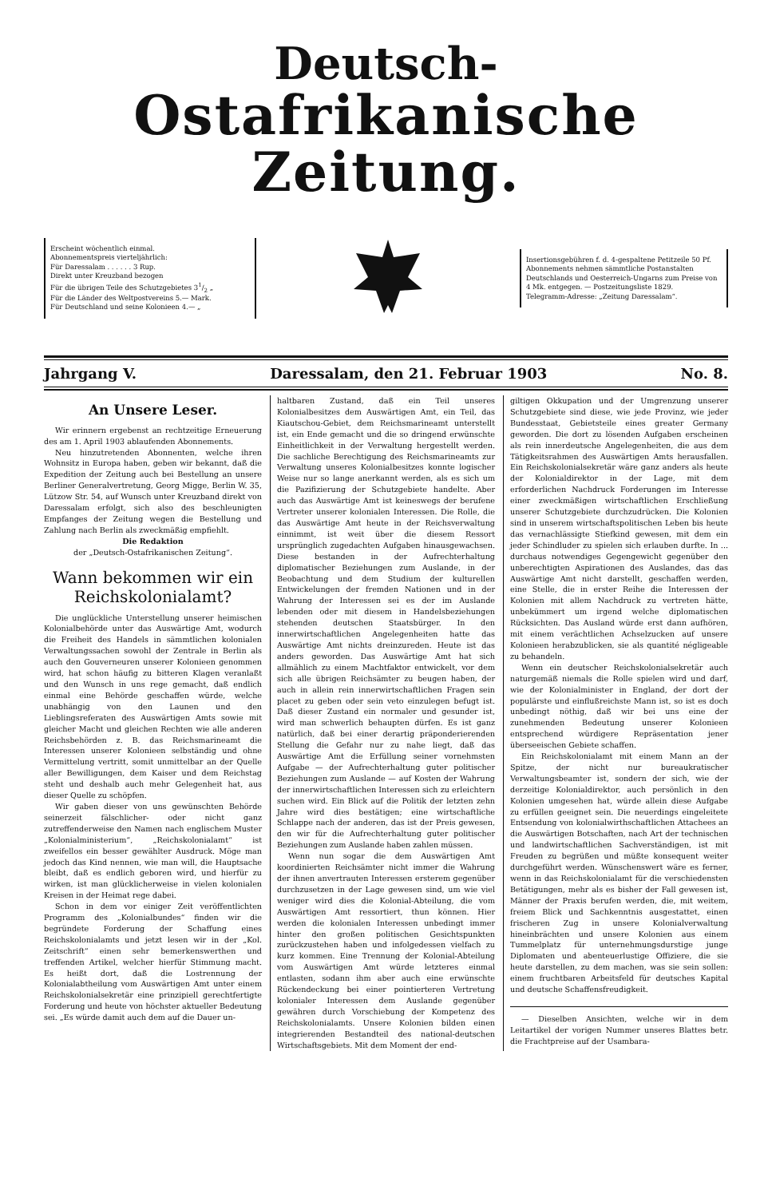Deutsch-
Ostafrikanische Zeitung.
Erscheint wöchentlich einmal.
Abonnementspreis vierteljährlich:
Für Daressalam . . . . . . 3 Rup.
Direkt unter Kreuzband bezogen
Für die übrigen Teile des Schutzgebietes 31/2 „
Für die Länder des Weltpostvereins 5.— Mark.
Für Deutschland und seine Kolonieen 4.— „
Insertionsgebühren f. d. 4-gespaltene Petitzeile 50 Pf. Abonnements nehmen sämmtliche Postanstalten Deutschlands und Oesterreich-Ungarns zum Preise von 4 Mk. entgegen. — Postzeitungsliste 1829.
Telegramm-Adresse: „Zeitung Daressalam“.
Jahrgang V. Daressalam, den 21. Februar 1903 No. 8.
An Unsere Leser.
Wir erinnern ergebenst an rechtzeitige Erneuerung des am 1. April 1903 ablaufenden Abonnements.
Neu hinzutretenden Abonnenten, welche ihren Wohnsitz in Europa haben, geben wir bekannt, daß die Expedition der Zeitung auch bei Bestellung an unsere Berliner Generalvertretung, Georg Migge, Berlin W. 35, Lützow Str. 54, auf Wunsch unter Kreuzband direkt von Daressalam erfolgt, sich also des beschleunigten Empfanges der Zeitung wegen die Bestellung und Zahlung nach Berlin als zweckmäßig empfiehlt.
Die Redaktion
der „Deutsch-Ostafrikanischen Zeitung“.
Wann bekommen wir ein Reichskolonialamt?
Die unglückliche Unterstellung unserer heimischen Kolonialbehörde unter das Auswärtige Amt, wodurch die Freiheit des Handels in sämmtlichen kolonialen Verwaltungssachen sowohl der Zentrale in Berlin als auch den Gouverneuren unserer Kolonieen genommen wird, hat schon häufig zu bitteren Klagen veranlaßt und den Wunsch in uns rege gemacht, daß endlich einmal eine Behörde geschaffen würde, welche unabhängig von den Launen und den Lieblingsreferaten des Auswärtigen Amts sowie mit gleicher Macht und gleichen Rechten wie alle anderen Reichsbehörden z. B. das Reichsmarineamt die Interessen unserer Kolonieen selbständig und ohne Vermittelung vertritt, somit unmittelbar an der Quelle aller Bewilligungen, dem Kaiser und dem Reichstag steht und deshalb auch mehr Gelegenheit hat, aus dieser Quelle zu schöpfen.
Wir gaben dieser von uns gewünschten Behörde seinerzeit fälschlicher- oder nicht ganz zutreffenderweise den Namen nach englischem Muster „Kolonialministerium“, „Reichskolonialamt“ ist zweifellos ein besser gewählter Ausdruck. Möge man jedoch das Kind nennen, wie man will, die Hauptsache bleibt, daß es endlich geboren wird, und hierfür zu wirken, ist man glücklicherweise in vielen kolonialen Kreisen in der Heimat rege dabei.
Schon in dem vor einiger Zeit veröffentlichten Programm des „Kolonialbundes“ finden wir die begründete Forderung der Schaffung eines Reichskolonialamts und jetzt lesen wir in der „Kol. Zeitschrift“ einen sehr bemerkenswerthen und treffenden Artikel, welcher hierfür Stimmung macht. Es heißt dort, daß die Lostrennung der Kolonialabtheilung vom Auswärtigen Amt unter einem Reichskolonialsekretär eine prinzipiell gerechtfertigte Forderung und heute von höchster aktueller Bedeutung sei. „Es würde damit auch dem auf die Dauer un-
haltbaren Zustand, daß ein Teil unseres Kolonialbesitzes dem Auswärtigen Amt, ein Teil, das Kiautschou-Gebiet, dem Reichsmarineamt unterstellt ist, ein Ende gemacht und die so dringend erwünschte Einheitlichkeit in der Verwaltung hergestellt werden. Die sachliche Berechtigung des Reichsmarineamts zur Verwaltung unseres Kolonialbesitzes konnte logischer Weise nur so lange anerkannt werden, als es sich um die Pazifizierung der Schutzgebiete handelte. Aber auch das Auswärtige Amt ist keineswegs der berufene Vertreter unserer kolonialen Interessen. Die Rolle, die das Auswärtige Amt heute in der Reichsverwaltung einnimmt, ist weit über die diesem Ressort ursprünglich zugedachten Aufgaben hinausgewachsen. Diese bestanden in der Aufrechterhaltung diplomatischer Beziehungen zum Auslande, in der Beobachtung und dem Studium der kulturellen Entwickelungen der fremden Nationen und in der Wahrung der Interessen sei es der im Auslande lebenden oder mit diesem in Handelsbeziehungen stehenden deutschen Staatsbürger. In den innerwirtschaftlichen Angelegenheiten hatte das Auswärtige Amt nichts dreinzureden. Heute ist das anders geworden. Das Auswärtige Amt hat sich allmählich zu einem Machtfaktor entwickelt, vor dem sich alle übrigen Reichsämter zu beugen haben, der auch in allein rein innerwirtschaftlichen Fragen sein placet zu geben oder sein veto einzulegen befugt ist. Daß dieser Zustand ein normaler und gesunder ist, wird man schwerlich behaupten dürfen. Es ist ganz natürlich, daß bei einer derartig präponderierenden Stellung die Gefahr nur zu nahe liegt, daß das Auswärtige Amt die Erfüllung seiner vornehmsten Aufgabe — der Aufrechterhaltung guter politischer Beziehungen zum Auslande — auf Kosten der Wahrung der innerwirtschaftlichen Interessen sich zu erleichtern suchen wird. Ein Blick auf die Politik der letzten zehn Jahre wird dies bestätigen; eine wirtschaftliche Schlappe nach der anderen, das ist der Preis gewesen, den wir für die Aufrechterhaltung guter politischer Beziehungen zum Auslande haben zahlen müssen.
Wenn nun sogar die dem Auswärtigen Amt koordinierten Reichsämter nicht immer die Wahrung der ihnen anvertrauten Interessen ersterem gegenüber durchzusetzen in der Lage gewesen sind, um wie viel weniger wird dies die Kolonial-Abteilung, die vom Auswärtigen Amt ressortiert, thun können. Hier werden die kolonialen Interessen unbedingt immer hinter den großen politischen Gesichtspunkten zurückzustehen haben und infolgedessen vielfach zu kurz kommen. Eine Trennung der Kolonial-Abteilung vom Auswärtigen Amt würde letzteres einmal entlasten, sodann ihm aber auch eine erwünschte Rückendeckung bei einer pointierteren Vertretung kolonialer Interessen dem Auslande gegenüber gewähren durch Vorschiebung der Kompetenz des Reichskolonialamts. Unsere Kolonien bilden einen integrierenden Bestandteil des national-deutschen Wirtschaftsgebiets. Mit dem Moment der end-
giltigen Okkupation und der Umgrenzung unserer Schutzgebiete sind diese, wie jede Provinz, wie jeder Bundesstaat, Gebietsteile eines greater Germany geworden. Die dort zu lösenden Aufgaben erscheinen als rein innerdeutsche Angelegenheiten, die aus dem Tätigkeitsrahmen des Auswärtigen Amts herausfallen. Ein Reichskolonialsekretär wäre ganz anders als heute der Kolonialdirektor in der Lage, mit dem erforderlichen Nachdruck Forderungen im Interesse einer zweckmäßigen wirtschaftlichen Erschließung unserer Schutzgebiete durchzudrücken. Die Kolonien sind in unserem wirtschaftspolitischen Leben bis heute das vernachlässigte Stiefkind gewesen, mit dem ein jeder Schindluder zu spielen sich erlauben durfte. In ... durchaus notwendiges Gegengewicht gegenüber den unberechtigten Aspirationen des Auslandes, das das Auswärtige Amt nicht darstellt, geschaffen werden, eine Stelle, die in erster Reihe die Interessen der Kolonien mit allem Nachdruck zu vertreten hätte, unbekümmert um irgend welche diplomatischen Rücksichten. Das Ausland würde erst dann aufhören, mit einem verächtlichen Achselzucken auf unsere Kolonieen herabzublicken, sie als quantité négligeable zu behandeln.
Wenn ein deutscher Reichskolonialsekretär auch naturgemäß niemals die Rolle spielen wird und darf, wie der Kolonialminister in England, der dort der populärste und einflußreichste Mann ist, so ist es doch unbedingt nöthig, daß wir bei uns eine der zunehmenden Bedeutung unserer Kolonieen entsprechend würdigere Repräsentation jener überseeischen Gebiete schaffen.
Ein Reichskolonialamt mit einem Mann an der Spitze, der nicht nur bureaukratischer Verwaltungsbeamter ist, sondern der sich, wie der derzeitige Kolonialdirektor, auch persönlich in den Kolonien umgesehen hat, würde allein diese Aufgabe zu erfüllen geeignet sein. Die neuerdings eingeleitete Entsendung von kolonialwirthschaftlichen Attachees an die Auswärtigen Botschaften, nach Art der technischen und landwirtschaftlichen Sachverständigen, ist mit Freuden zu begrüßen und müßte konsequent weiter durchgeführt werden. Wünschenswert wäre es ferner, wenn in das Reichskolonialamt für die verschiedensten Betätigungen, mehr als es bisher der Fall gewesen ist, Männer der Praxis berufen werden, die, mit weitem, freiem Blick und Sachkenntnis ausgestattet, einen frischeren Zug in unsere Kolonialverwaltung hineinbrächten und unsere Kolonien aus einem Tummelplatz für unternehmungsdurstige junge Diplomaten und abenteuerlustige Offiziere, die sie heute darstellen, zu dem machen, was sie sein sollen: einem fruchtbaren Arbeitsfeld für deutsches Kapital und deutsche Schaffensfreudigkeit.
— Dieselben Ansichten, welche wir in dem Leitartikel der vorigen Nummer unseres Blattes betr. die Frachtpreise auf der Usambara-